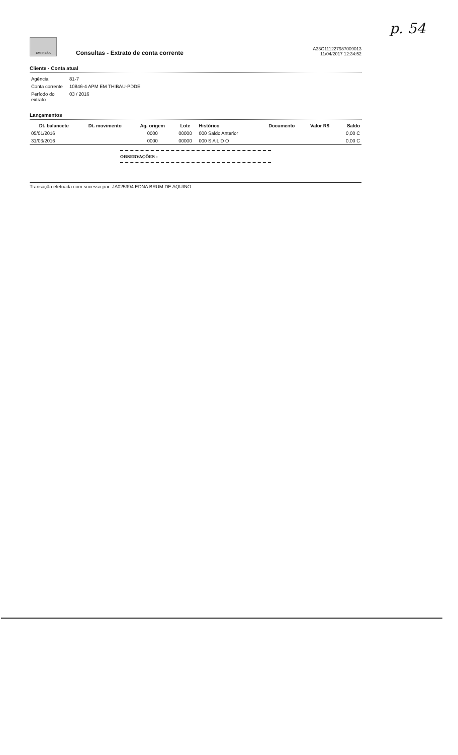p. 54
EMPRESA
Consultas - Extrato de conta corrente
A33G111227987009013
11/04/2017 12:34:52
Cliente - Conta atual
| Agência | 81-7 |
| Conta corrente | 10846-4 APM EM THIBAU-PDDE |
| Período do extrato | 03 / 2016 |
Lançamentos
| Dt. balancete | Dt. movimento | Ag. origem | Lote | Histórico | Documento | Valor R$ | Saldo |
| --- | --- | --- | --- | --- | --- | --- | --- |
| 05/01/2016 | | 0000 | 00000 | 000 Saldo Anterior | | | 0,00 C |
| 31/03/2016 | | 0000 | 00000 | 000 S A L D O | | | 0,00 C |
OBSERVAÇÕES :
Transação efetuada com sucesso por: JA025994 EDNA BRUM DE AQUINO.